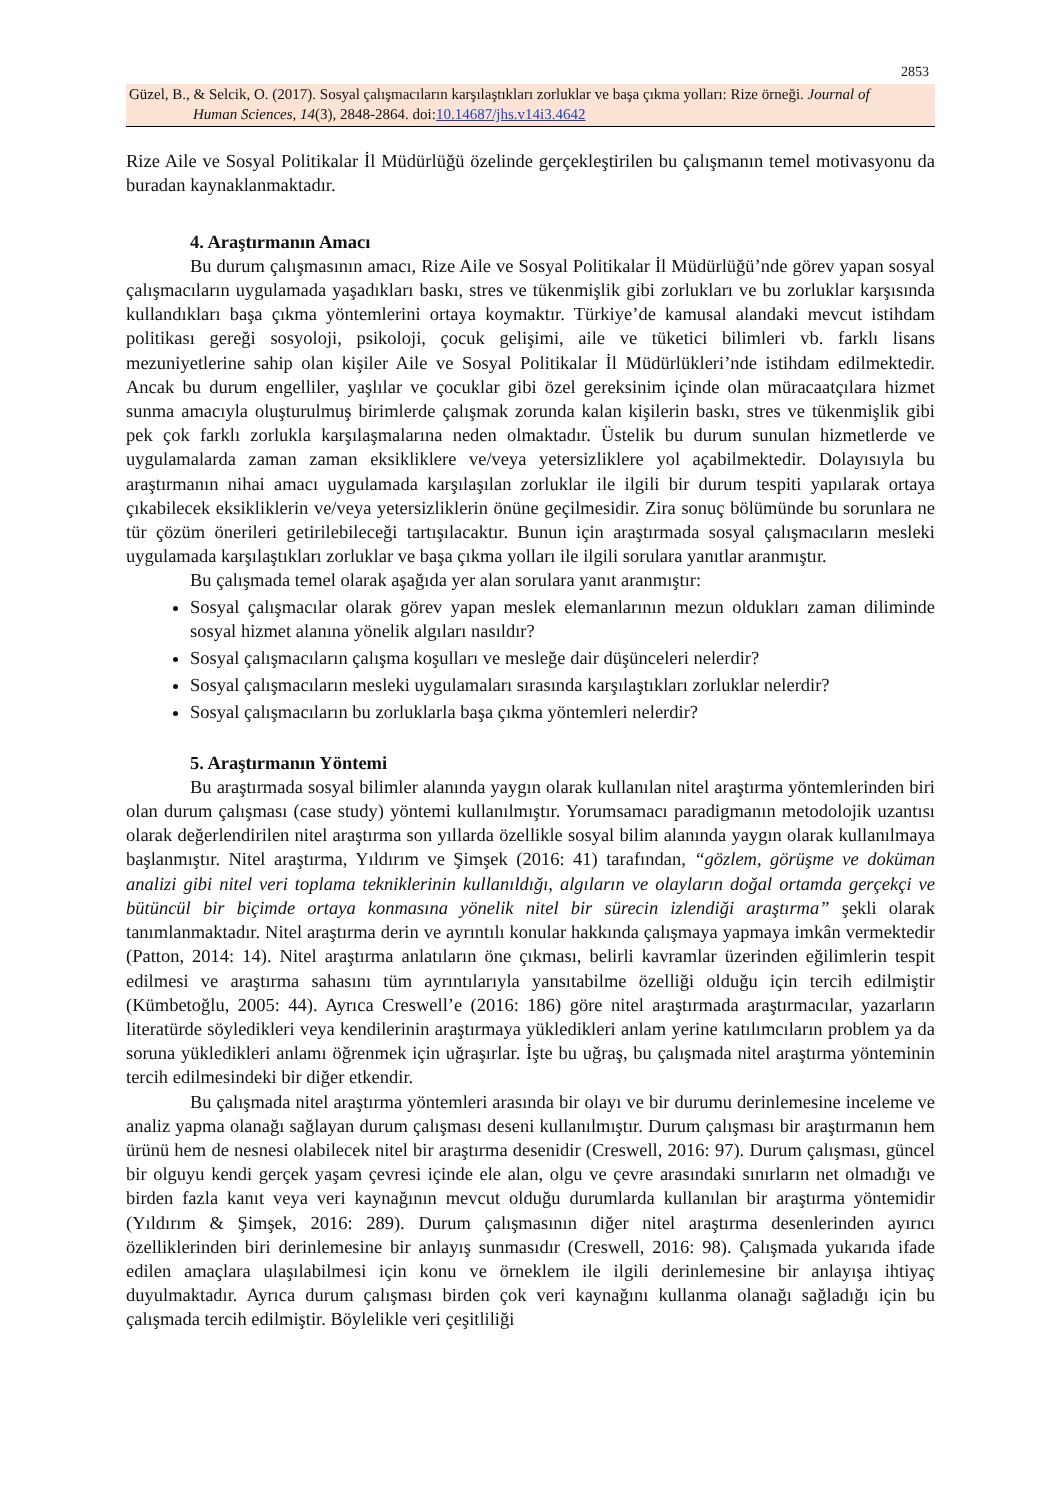2853
Güzel, B., & Selcik, O. (2017). Sosyal çalışmacıların karşılaştıkları zorluklar ve başa çıkma yolları: Rize örneği. Journal of
Human Sciences, 14(3), 2848-2864. doi:10.14687/jhs.v14i3.4642
Rize Aile ve Sosyal Politikalar İl Müdürlüğü özelinde gerçekleştirilen bu çalışmanın temel motivasyonu da buradan kaynaklanmaktadır.
4. Araştırmanın Amacı
Bu durum çalışmasının amacı, Rize Aile ve Sosyal Politikalar İl Müdürlüğü’nde görev yapan sosyal çalışmacıların uygulamada yaşadıkları baskı, stres ve tükenmişlik gibi zorlukları ve bu zorluklar karşısında kullandıkları başa çıkma yöntemlerini ortaya koymaktır. Türkiye’de kamusal alandaki mevcut istihdam politikası gereği sosyoloji, psikoloji, çocuk gelişimi, aile ve tüketici bilimleri vb. farklı lisans mezuniyetlerine sahip olan kişiler Aile ve Sosyal Politikalar İl Müdürlükleri’nde istihdam edilmektedir. Ancak bu durum engelliler, yaşlılar ve çocuklar gibi özel gereksinim içinde olan müracaatçılara hizmet sunma amacıyla oluşturulmuş birimlerde çalışmak zorunda kalan kişilerin baskı, stres ve tükenmişlik gibi pek çok farklı zorlukla karşılaşmalarına neden olmaktadır. Üstelik bu durum sunulan hizmetlerde ve uygulamalarda zaman zaman eksikliklere ve/veya yetersizliklere yol açabilmektedir. Dolayısıyla bu araştırmanın nihai amacı uygulamada karşılaşılan zorluklar ile ilgili bir durum tespiti yapılarak ortaya çıkabilecek eksikliklerin ve/veya yetersizliklerin önüne geçilmesidir. Zira sonuç bölümünde bu sorunlara ne tür çözüm önerileri getirilebileceği tartışılacaktır. Bunun için araştırmada sosyal çalışmacıların mesleki uygulamada karşılaştıkları zorluklar ve başa çıkma yolları ile ilgili sorulara yanıtlar aranmıştır.
Bu çalışmada temel olarak aşağıda yer alan sorulara yanıt aranmıştır:
Sosyal çalışmacılar olarak görev yapan meslek elemanlarının mezun oldukları zaman diliminde sosyal hizmet alanına yönelik algıları nasıldır?
Sosyal çalışmacıların çalışma koşulları ve mesleğe dair düşünceleri nelerdir?
Sosyal çalışmacıların mesleki uygulamaları sırasında karşılaştıkları zorluklar nelerdir?
Sosyal çalışmacıların bu zorluklarla başa çıkma yöntemleri nelerdir?
5. Araştırmanın Yöntemi
Bu araştırmada sosyal bilimler alanında yaygın olarak kullanılan nitel araştırma yöntemlerinden biri olan durum çalışması (case study) yöntemi kullanılmıştır. Yorumsamacı paradigmanın metodolojik uzantısı olarak değerlendirilen nitel araştırma son yıllarda özellikle sosyal bilim alanında yaygın olarak kullanılmaya başlanmıştır. Nitel araştırma, Yıldırım ve Şimşek (2016: 41) tarafından, “gözlem, görüşme ve doküman analizi gibi nitel veri toplama tekniklerinin kullanıldığı, algıların ve olayların doğal ortamda gerçekçi ve bütüncül bir biçimde ortaya konmasına yönelik nitel bir sürecin izlendiği araştırma” şekli olarak tanımlanmaktadır. Nitel araştırma derin ve ayrıntılı konular hakkında çalışmaya yapmaya imkân vermektedir (Patton, 2014: 14). Nitel araştırma anlatıların öne çıkması, belirli kavramlar üzerinden eğilimlerin tespit edilmesi ve araştırma sahasını tüm ayrıntılarıyla yansıtabilme özelliği olduğu için tercih edilmiştir (Kümbetoğlu, 2005: 44). Ayrıca Creswell’e (2016: 186) göre nitel araştırmada araştırmacılar, yazarların literatürde söyledikleri veya kendilerinin araştırmaya yükledikleri anlam yerine katılımcıların problem ya da soruna yükledikleri anlamı öğrenmek için uğraşırlar. İşte bu uğraş, bu çalışmada nitel araştırma yönteminin tercih edilmesindeki bir diğer etkendir.
Bu çalışmada nitel araştırma yöntemleri arasında bir olayı ve bir durumu derinlemesine inceleme ve analiz yapma olanağı sağlayan durum çalışması deseni kullanılmıştır. Durum çalışması bir araştırmanın hem ürünü hem de nesnesi olabilecek nitel bir araştırma desenidir (Creswell, 2016: 97). Durum çalışması, güncel bir olguyu kendi gerçek yaşam çevresi içinde ele alan, olgu ve çevre arasındaki sınırların net olmadığı ve birden fazla kanıt veya veri kaynağının mevcut olduğu durumlarda kullanılan bir araştırma yöntemidir (Yıldırım & Şimşek, 2016: 289). Durum çalışmasının diğer nitel araştırma desenlerinden ayırıcı özelliklerinden biri derinlemesine bir anlayış sunmasıdır (Creswell, 2016: 98). Çalışmada yukarıda ifade edilen amaçlara ulaşılabilmesi için konu ve örneklem ile ilgili derinlemesine bir anlayışa ihtiyaç duyulmaktadır. Ayrıca durum çalışması birden çok veri kaynağını kullanma olanağı sağladığı için bu çalışmada tercih edilmiştir. Böylelikle veri çeşitliliği